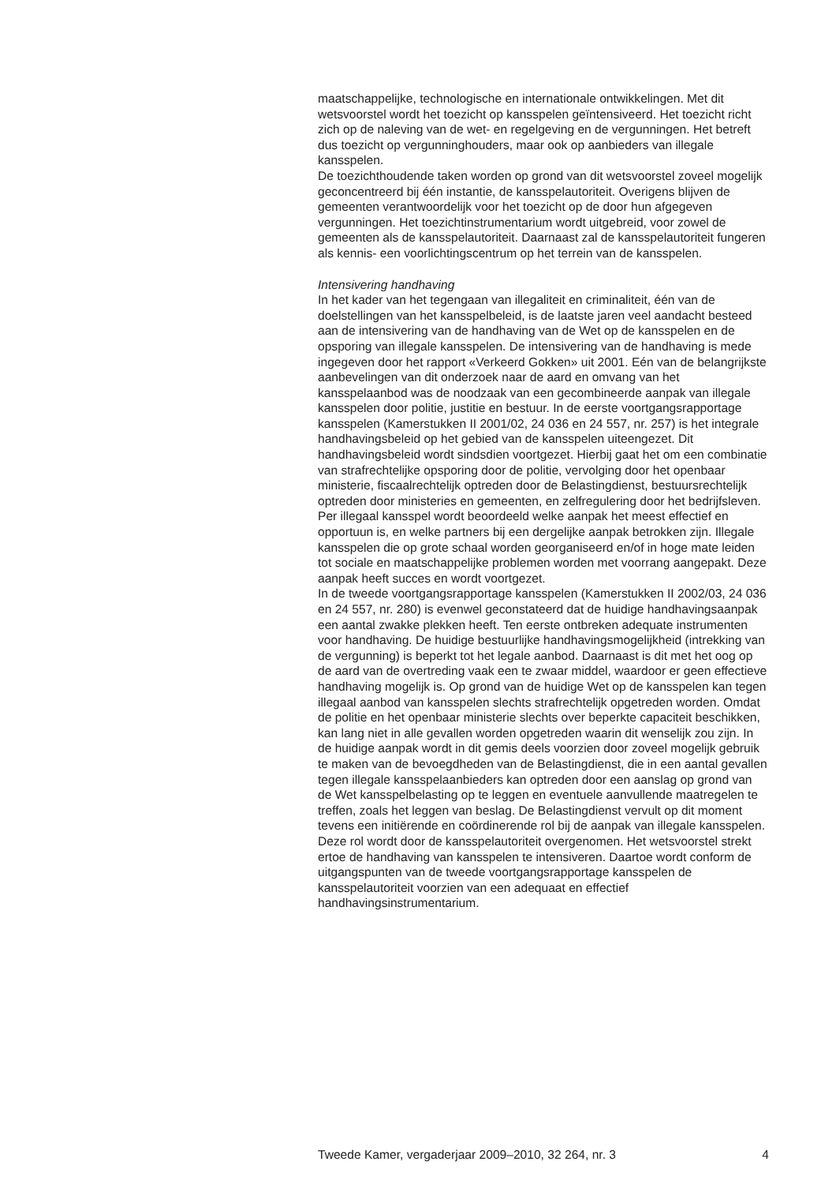maatschappelijke, technologische en internationale ontwikkelingen. Met dit wetsvoorstel wordt het toezicht op kansspelen geïntensiveerd. Het toezicht richt zich op de naleving van de wet- en regelgeving en de vergunningen. Het betreft dus toezicht op vergunninghouders, maar ook op aanbieders van illegale kansspelen.
De toezichthoudende taken worden op grond van dit wetsvoorstel zoveel mogelijk geconcentreerd bij één instantie, de kansspelautoriteit. Overigens blijven de gemeenten verantwoordelijk voor het toezicht op de door hun afgegeven vergunningen. Het toezichtinstrumentarium wordt uitgebreid, voor zowel de gemeenten als de kansspelautoriteit. Daarnaast zal de kansspelautoriteit fungeren als kennis- een voorlichtingscentrum op het terrein van de kansspelen.
Intensivering handhaving
In het kader van het tegengaan van illegaliteit en criminaliteit, één van de doelstellingen van het kansspelbeleid, is de laatste jaren veel aandacht besteed aan de intensivering van de handhaving van de Wet op de kansspelen en de opsporing van illegale kansspelen. De intensivering van de handhaving is mede ingegeven door het rapport «Verkeerd Gokken» uit 2001. Eén van de belangrijkste aanbevelingen van dit onderzoek naar de aard en omvang van het kansspelaanbod was de noodzaak van een gecombineerde aanpak van illegale kansspelen door politie, justitie en bestuur. In de eerste voortgangsrapportage kansspelen (Kamerstukken II 2001/02, 24 036 en 24 557, nr. 257) is het integrale handhavingsbeleid op het gebied van de kansspelen uiteengezet. Dit handhavingsbeleid wordt sindsdien voortgezet. Hierbij gaat het om een combinatie van strafrechtelijke opsporing door de politie, vervolging door het openbaar ministerie, fiscaalrechtelijk optreden door de Belastingdienst, bestuursrechtelijk optreden door ministeries en gemeenten, en zelfregulering door het bedrijfsleven. Per illegaal kansspel wordt beoordeeld welke aanpak het meest effectief en opportuun is, en welke partners bij een dergelijke aanpak betrokken zijn. Illegale kansspelen die op grote schaal worden georganiseerd en/of in hoge mate leiden tot sociale en maatschappelijke problemen worden met voorrang aangepakt. Deze aanpak heeft succes en wordt voortgezet.
In de tweede voortgangsrapportage kansspelen (Kamerstukken II 2002/03, 24 036 en 24 557, nr. 280) is evenwel geconstateerd dat de huidige handhavingsaanpak een aantal zwakke plekken heeft. Ten eerste ontbreken adequate instrumenten voor handhaving. De huidige bestuurlijke handhavingsmogelijkheid (intrekking van de vergunning) is beperkt tot het legale aanbod. Daarnaast is dit met het oog op de aard van de overtreding vaak een te zwaar middel, waardoor er geen effectieve handhaving mogelijk is. Op grond van de huidige Wet op de kansspelen kan tegen illegaal aanbod van kansspelen slechts strafrechtelijk opgetreden worden. Omdat de politie en het openbaar ministerie slechts over beperkte capaciteit beschikken, kan lang niet in alle gevallen worden opgetreden waarin dit wenselijk zou zijn. In de huidige aanpak wordt in dit gemis deels voorzien door zoveel mogelijk gebruik te maken van de bevoegdheden van de Belastingdienst, die in een aantal gevallen tegen illegale kansspelaanbieders kan optreden door een aanslag op grond van de Wet kansspelbelasting op te leggen en eventuele aanvullende maatregelen te treffen, zoals het leggen van beslag. De Belastingdienst vervult op dit moment tevens een initiërende en coördinerende rol bij de aanpak van illegale kansspelen. Deze rol wordt door de kansspelautoriteit overgenomen. Het wetsvoorstel strekt ertoe de handhaving van kansspelen te intensiveren. Daartoe wordt conform de uitgangspunten van de tweede voortgangsrapportage kansspelen de kansspelautoriteit voorzien van een adequaat en effectief handhavingsinstrumentarium.
Tweede Kamer, vergaderjaar 2009–2010, 32 264, nr. 3 4